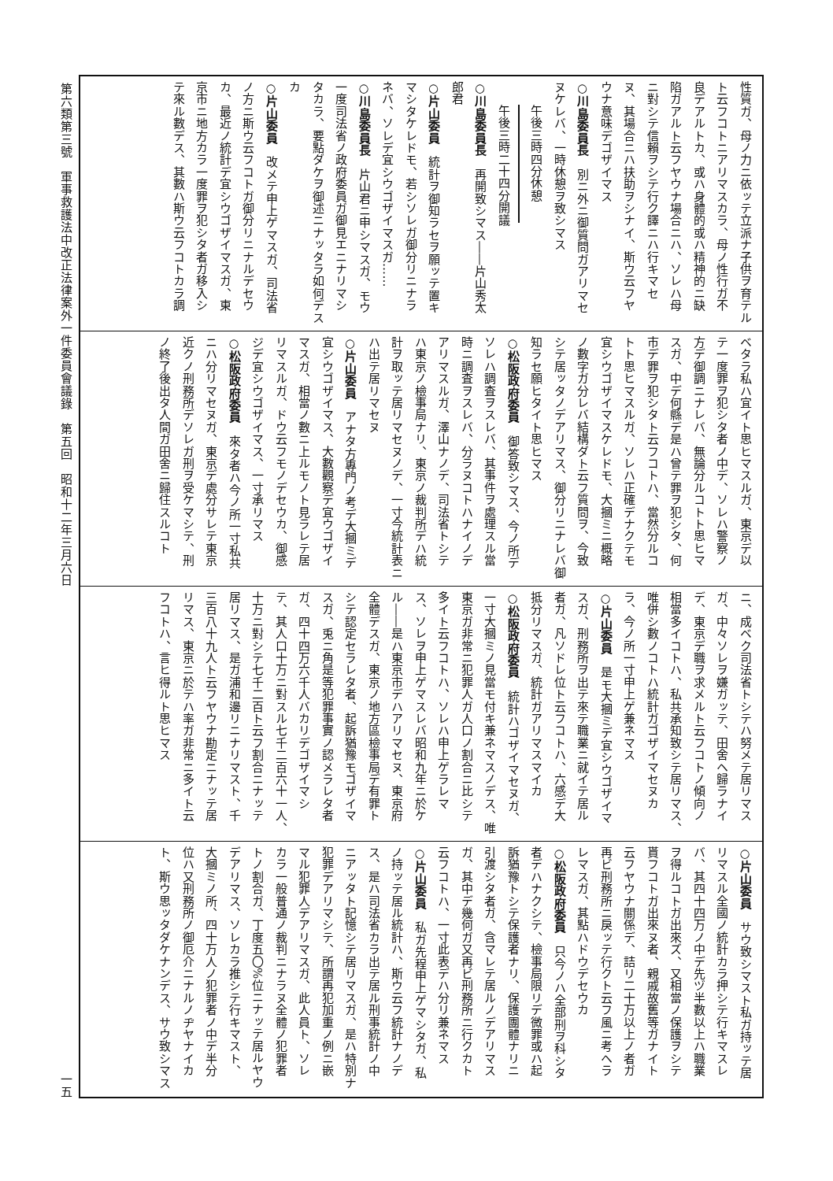性質ガ、母ノ力ニ依ッテ立派ナ子供ヲ育テル
ト云フコトニアリマスカラ、母ノ性行ガ不
良デアルトカ、或ハ身體的或ハ精神的ニ缺
陷ガアルト云フヤウナ場合ニハ、ソレハ母
ニ對シテ信賴ヲシテ行ク譯ニハ行キマセ
ヌ、其場合ニハ扶助ヲシナイ、斯ウ云フヤ
ウナ意味デゴザイマス
○川島委員長　別ニ外ニ御質問ガアリマセ
ヌケレバ、一時休憩ヲ致シマス
午後三時四分休憩
午後三時二十四分開議
○川島委員長　再開致シマス――片山秀太
郎君
○片山委員　統計ヲ御知ラセヲ願ッテ置キ
マシタケレドモ、若シソレガ御分リニナラ
ネバ、ソレデ宜シウゴザイマスガ……
○川島委員長　片山君ニ申シマスガ、モウ
一度司法省ノ政府委員ガ御見エニナリマシ
タカラ、要點ダケヲ御述ニナッタラ如何デス
カ
○片山委員　改メテ申上ゲマスガ、司法省
ノ方ニ斯ウ云フコトガ御分リニナルデセウ
カ、最近ノ統計デ宜シウゴザイマスガ、東
京市ニ地方カラ一度罪ヲ犯シタ者ガ移入シ
テ來ル數デス、其數ハ斯ウ云フコトカラ調
ベタラ私ハ宜イト思ヒマスルガ、東京デ以
テ一度罪ヲ犯シタ者ノ中デ、ソレハ警察ノ
方デ御調ニナレバ、無論分ルコトト思ヒマ
スガ、中デ何縣デ是ハ曾テ罪ヲ犯シタ、何
市デ罪ヲ犯シタト云フコトハ、當然分ルコ
トト思ヒマスルガ、ソレハ正確デナクテモ
宜シウゴザイマスケレドモ、大摑ミニ概略
ノ數字ガ分レバ結構ダト云フ質問ヲ、今致
シテ居ッタノデアリマス、御分リニナレバ御
知ラセ願ヒタイト思ヒマス
○松阪政府委員　御答致シマス、今ノ所デ
ソレハ調査ヲスレバ、其事件ヲ處理スル當
時ニ調査ヲスレバ、分ラヌコトハナイノデ
アリマスルガ、澤山ナノデ、司法省トシテ
ハ東京ノ檢事局ナリ、東京ノ裁判所デハ統
計ヲ取ッテ居リマセヌノデ、一寸今統計表ニ
ハ出テ居リマセヌ
○片山委員　アナタ方專門ノ考デ大摑ミデ
宜シウゴザイマス、大數觀察デ宜ウゴザイ
マスガ、相當ノ數ニ上ルモノト見ラレテ居
リマスルガ、ドウ云フモノデセウカ、御感
ジデ宜シウゴザイマス、一寸承リマス
○松阪政府委員　來タ者ハ今ノ所一寸私共
ニハ分リマセヌガ、東京デ處分サレテ東京
近クノ刑務所デソレガ刑ヲ受ケマシテ、刑
ノ終了後出タ人間ガ田舍ニ歸住スルコト
ニ、成ベク司法省トシテハ努メテ居リマス
ガ、中々ソレヲ嫌ガッテ、田舍ヘ歸ラナイ
デ、東京デ職ヲ求メルト云フコトノ傾向ノ
相當多イコトハ、私共承知致シテ居リマス、
唯併シ數ノコトハ統計ガゴザイマセヌカ
ラ、今ノ所一寸申上ゲ兼ネマス
○片山委員　是モ大摑ミデ宜シウゴザイマ
スガ、刑務所ヲ出テ來テ職業ニ就イテ居ル
者ガ、凡ソドレ位ト云フコトハ、六感デ大
抵分リマスガ、統計ガアリマスマイカ
○松阪政府委員　統計ハゴザイマセヌガ、
一寸大摑ミノ見當モ付キ兼ネマスノデス、唯
東京ガ非常ニ犯罪人ガ人口ノ割合ニ比シテ
多イト云フコトハ、ソレハ申上ゲラレマ
ス、ソレヲ申上ゲマスレバ昭和九年ニ於ケ
ル――是ハ東京市デハアリマセヌ、東京府
全體デスガ、東京ノ地方區檢事局デ有罪ト
シテ認定セラレタ者、起訴猶豫モゴザイマ
スガ、兎ニ角是等犯罪事實ノ認メラレタ者
ガ、四十四万六千人バカリデゴザイマシ
テ、其人口十万ニ對スル七千二百六十一人、
十万ニ對シテ七千二百ト云フ割合ニナッテ
居リマス、是ガ浦和邊リニナリマスト、千
三百八十九人ト云フヤウナ勘定ニナッテ居
リマス、東京ニ於テハ率ガ非常ニ多イト云
フコトハ、言ヒ得ルト思ヒマス
○片山委員　サウ致シマスト私ガ持ッテ居
リマスル全國ノ統計カラ押シテ行キマスレ
バ、其四十四万ノ中デ先ヅ半數以上ハ職業
ヲ得ルコトガ出來ズ、又相當ノ保護ヲシテ
貰フコトガ出來ヌ者、親戚故舊等ガナイト
云フヤウナ關係デ、詰リ二十万以上ノ者ガ
再ビ刑務所ニ戾ッテ行クト云フ風ニ考ヘラ
レマスガ、其點ハドウデセウカ
○松阪政府委員　只今ノハ全部刑ヲ科シタ
者デハナクシテ、檢事局限リデ微罪或ハ起
訴猶豫トシテ保護者ナリ、保護團體ナリニ
引渡シタ者ガ、含マレテ居ルノデアリマス
ガ、其中デ幾何ガ又再ビ刑務所ニ行クカト
云フコトハ、一寸此表デハ分リ兼ネマス
○片山委員　私ガ先程申上ゲマシタガ、私
ノ持ッテ居ル統計ハ、斯ウ云フ統計ナノデ
ス、是ハ司法省カラ出テ居ル刑事統計ノ中
ニアッタト記憶シテ居リマスガ、是ハ特別ナ
犯罪デアリマシテ、所謂再犯加重ノ例ニ嵌
マル犯罪人デアリマスガ、此人員ト、ソレ
カラ一般普通ノ裁判ニナラヌ全體ノ犯罪者
トノ割合ガ、丁度五〇%位ニナッテ居ルヤウ
デアリマス、ソレカラ推シテ行キマスト、
大摑ミノ所、四十万人ノ犯罪者ノ中デ半分
位ハ又刑務所ノ御厄介ニナルノヂヤナイカ
ト、斯ウ思ッタダケナンデス、サウ致シマス
第六類第三號　軍事救護法中改正法律案外一件委員會議錄　第五回　昭和十二年三月六日
一五